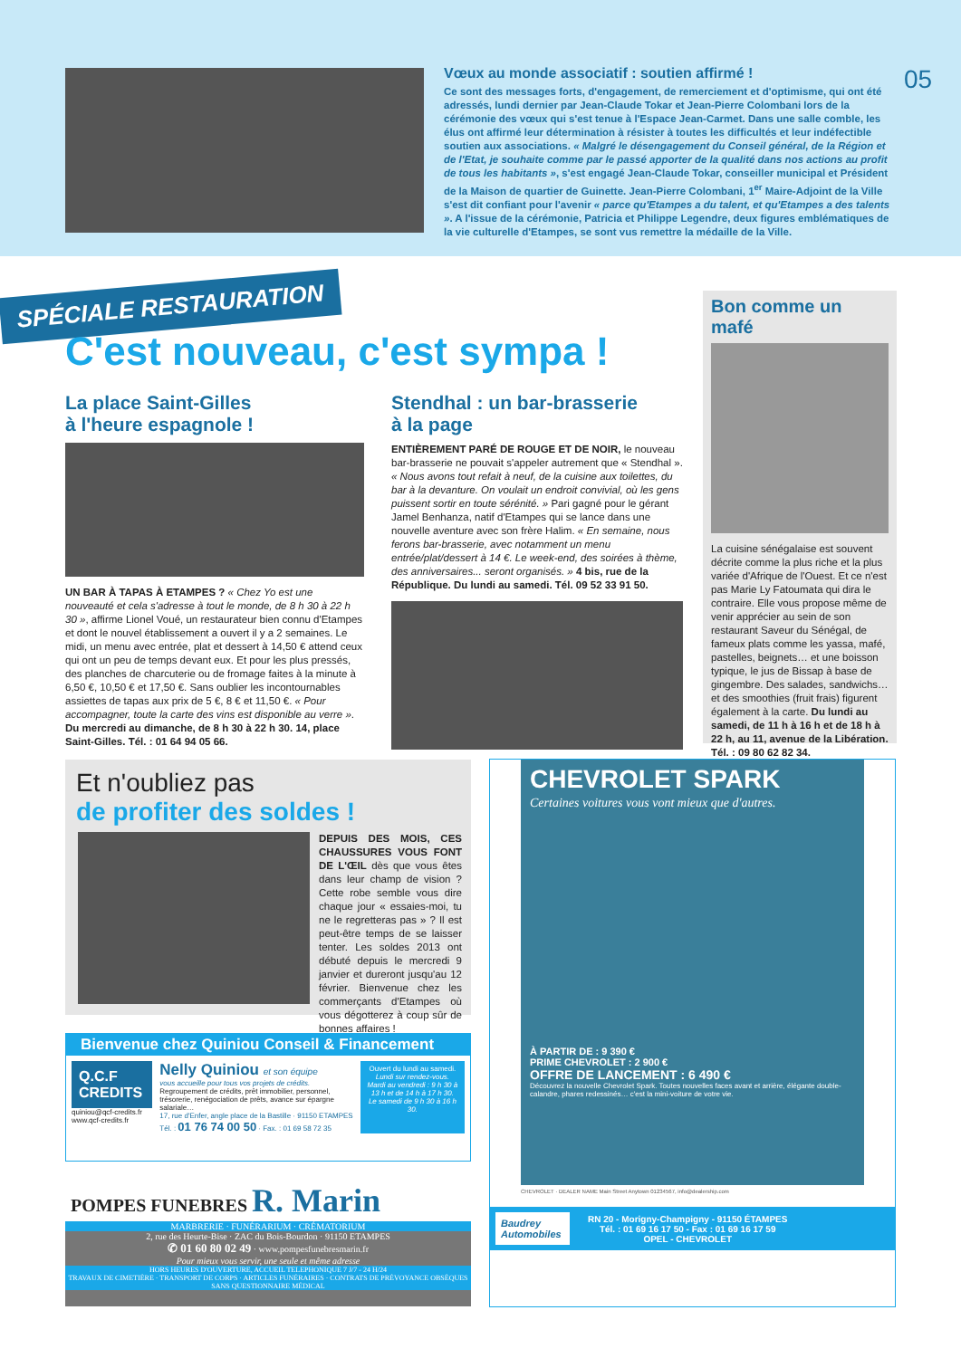Vœux au monde associatif : soutien affirmé !
Ce sont des messages forts, d'engagement, de remerciement et d'optimisme, qui ont été adressés, lundi dernier par Jean-Claude Tokar et Jean-Pierre Colombani lors de la cérémonie des vœux qui s'est tenue à l'Espace Jean-Carmet. Dans une salle comble, les élus ont affirmé leur détermination à résister à toutes les difficultés et leur indéfectible soutien aux associations. « Malgré le désengagement du Conseil général, de la Région et de l'Etat, je souhaite comme par le passé apporter de la qualité dans nos actions au profit de tous les habitants », s'est engagé Jean-Claude Tokar, conseiller municipal et Président de la Maison de quartier de Guinette. Jean-Pierre Colombani, 1<sup>er</sup> Maire-Adjoint de la Ville s'est dit confiant pour l'avenir « parce qu'Etampes a du talent, et qu'Etampes a des talents ». A l'issue de la cérémonie, Patricia et Philippe Legendre, deux figures emblématiques de la vie culturelle d'Etampes, se sont vus remettre la médaille de la Ville.
05
SPÉCIALE RESTAURATION
C'est nouveau, c'est sympa !
La place Saint-Gilles
à l'heure espagnole !
UN BAR À TAPAS À ETAMPES ? « Chez Yo est une nouveauté et cela s'adresse à tout le monde, de 8 h 30 à 22 h 30 », affirme Lionel Voué, un restaurateur bien connu d'Etampes et dont le nouvel établissement a ouvert il y a 2 semaines. Le midi, un menu avec entrée, plat et dessert à 14,50 € attend ceux qui ont un peu de temps devant eux. Et pour les plus pressés, des planches de charcuterie ou de fromage faites à la minute à 6,50 €, 10,50 € et 17,50 €. Sans oublier les incontournables assiettes de tapas aux prix de 5 €, 8 € et 11,50 €. « Pour accompagner, toute la carte des vins est disponible au verre ». Du mercredi au dimanche, de 8 h 30 à 22 h 30. 14, place Saint-Gilles. Tél. : 01 64 94 05 66.
Stendhal : un bar-brasserie
à la page
ENTIÈREMENT PARÉ DE ROUGE ET DE NOIR, le nouveau bar-brasserie ne pouvait s'appeler autrement que « Stendhal ». « Nous avons tout refait à neuf, de la cuisine aux toilettes, du bar à la devanture. On voulait un endroit convivial, où les gens puissent sortir en toute sérénité. » Pari gagné pour le gérant Jamel Benhanza, natif d'Etampes qui se lance dans une nouvelle aventure avec son frère Halim. « En semaine, nous ferons bar-brasserie, avec notamment un menu entrée/plat/dessert à 14 €. Le week-end, des soirées à thème, des anniversaires... seront organisés. » 4 bis, rue de la République. Du lundi au samedi. Tél. 09 52 33 91 50.
Bon comme un mafé
La cuisine sénégalaise est souvent décrite comme la plus riche et la plus variée d'Afrique de l'Ouest. Et ce n'est pas Marie Ly Fatoumata qui dira le contraire. Elle vous propose même de venir apprécier au sein de son restaurant Saveur du Sénégal, de fameux plats comme les yassa, mafé, pastelles, beignets… et une boisson typique, le jus de Bissap à base de gingembre. Des salades, sandwichs… et des smoothies (fruit frais) figurent également à la carte. Du lundi au samedi, de 11 h à 16 h et de 18 h à 22 h, au 11, avenue de la Libération. Tél. : 09 80 62 82 34.
Et n'oubliez pas
de profiter des soldes !
DEPUIS DES MOIS, CES CHAUSSURES VOUS FONT DE L'ŒIL dès que vous êtes dans leur champ de vision ? Cette robe semble vous dire chaque jour « essaies-moi, tu ne le regretteras pas » ? Il est peut-être temps de se laisser tenter. Les soldes 2013 ont débuté depuis le mercredi 9 janvier et dureront jusqu'au 12 février. Bienvenue chez les commerçants d'Etampes où vous dégotterez à coup sûr de bonnes affaires !
Bienvenue chez Quiniou Conseil & Financement
Q.C.F
CREDITS
quiniou@qcf-credits.fr
www.qcf-credits.fr
Nelly Quiniou et son équipe
vous accueille pour tous vos projets de crédits.
Regroupement de crédits, prêt immobilier, personnel, trésorerie, renégociation de prêts, avance sur épargne salariale…
17, rue d'Enfer, angle place de la Bastille · 91150 ETAMPES
Tél. : 01 76 74 00 50 · Fax. : 01 69 58 72 35
Ouvert du lundi au samedi.
Lundi sur rendez-vous.
Mardi au vendredi : 9 h 30 à 13 h et de 14 h à 17 h 30.
Le samedi de 9 h 30 à 16 h 30.
POMPES FUNEBRES R. Marin
MARBRERIE · FUNÉRARIUM · CRÉMATORIUM
2, rue des Heurte-Bise · ZAC du Bois-Bourdon · 91150 ETAMPES
✆ 01 60 80 02 49 · www.pompesfunebresmarin.fr
Pour mieux vous servir, une seule et même adresse
HORS HEURES D'OUVERTURE, ACCUEIL TELEPHONIQUE 7 J/7 - 24 H/24
TRAVAUX DE CIMETIÈRE · TRANSPORT DE CORPS · ARTICLES FUNÉRAIRES · CONTRATS DE PRÉVOYANCE OBSÈQUES SANS QUESTIONNAIRE MÉDICAL
CHEVROLET SPARK
Certaines voitures vous vont mieux que d'autres.
À PARTIR DE : 9 390 €
PRIME CHEVROLET : 2 900 €
OFFRE DE LANCEMENT : 6 490 €
Découvrez la nouvelle Chevrolet Spark. Toutes nouvelles faces avant et arrière, élégante double-calandre, phares redessinés… c'est la mini-voiture de votre vie.
CHEVROLET · DEALER NAME Main Street Anytown 01234567, info@dealership.com
Baudrey Automobiles
RN 20 - Morigny-Champigny - 91150 ÉTAMPES
Tél. : 01 69 16 17 50 - Fax : 01 69 16 17 59
OPEL - CHEVROLET